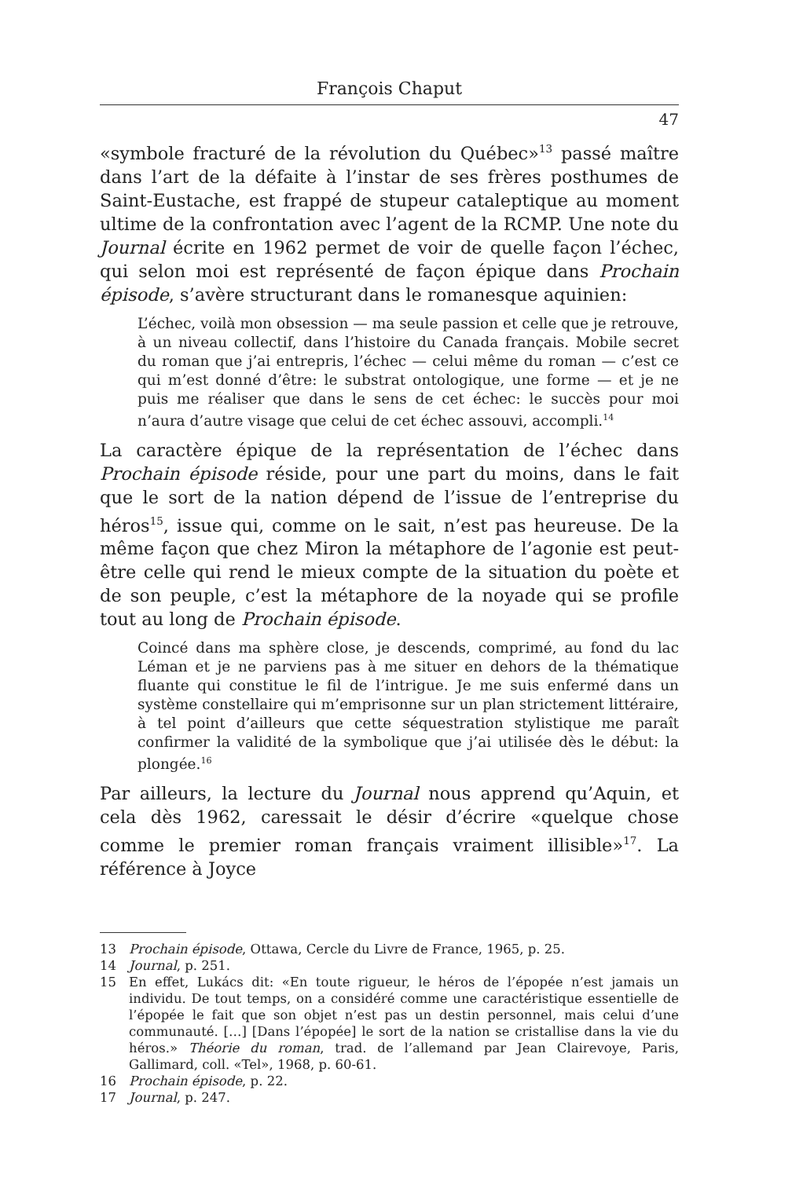François Chaput
47
«symbole fracturé de la révolution du Québec»<sup>13</sup> passé maître dans l’art de la défaite à l’instar de ses frères posthumes de Saint-Eustache, est frappé de stupeur cataleptique au moment ultime de la confrontation avec l’agent de la RCMP. Une note du Journal écrite en 1962 permet de voir de quelle façon l’échec, qui selon moi est représenté de façon épique dans Prochain épisode, s’avère structurant dans le romanesque aquinien:
L’échec, voilà mon obsession — ma seule passion et celle que je retrouve, à un niveau collectif, dans l’histoire du Canada français. Mobile secret du roman que j’ai entrepris, l’échec — celui même du roman — c’est ce qui m’est donné d’être: le substrat ontologique, une forme — et je ne puis me réaliser que dans le sens de cet échec: le succès pour moi n’aura d’autre visage que celui de cet échec assouvi, accompli.<sup>14</sup>
La caractère épique de la représentation de l’échec dans Prochain épisode réside, pour une part du moins, dans le fait que le sort de la nation dépend de l’issue de l’entreprise du héros<sup>15</sup>, issue qui, comme on le sait, n’est pas heureuse. De la même façon que chez Miron la métaphore de l’agonie est peut-être celle qui rend le mieux compte de la situation du poète et de son peuple, c’est la métaphore de la noyade qui se profile tout au long de Prochain épisode.
Coincé dans ma sphère close, je descends, comprimé, au fond du lac Léman et je ne parviens pas à me situer en dehors de la thématique fluante qui constitue le fil de l’intrigue. Je me suis enfermé dans un système constellaire qui m’emprisonne sur un plan strictement littéraire, à tel point d’ailleurs que cette séquestration stylistique me paraît confirmer la validité de la symbolique que j’ai utilisée dès le début: la plongée.<sup>16</sup>
Par ailleurs, la lecture du Journal nous apprend qu’Aquin, et cela dès 1962, caressait le désir d’écrire «quelque chose comme le premier roman français vraiment illisible»<sup>17</sup>. La référence à Joyce
13 Prochain épisode, Ottawa, Cercle du Livre de France, 1965, p. 25.
14 Journal, p. 251.
15 En effet, Lukács dit: «En toute rigueur, le héros de l’épopée n’est jamais un individu. De tout temps, on a considéré comme une caractéristique essentielle de l’épopée le fait que son objet n’est pas un destin personnel, mais celui d’une communauté. […] [Dans l’épopée] le sort de la nation se cristallise dans la vie du héros.» Théorie du roman, trad. de l’allemand par Jean Clairevoye, Paris, Gallimard, coll. «Tel», 1968, p. 60-61.
16 Prochain épisode, p. 22.
17 Journal, p. 247.